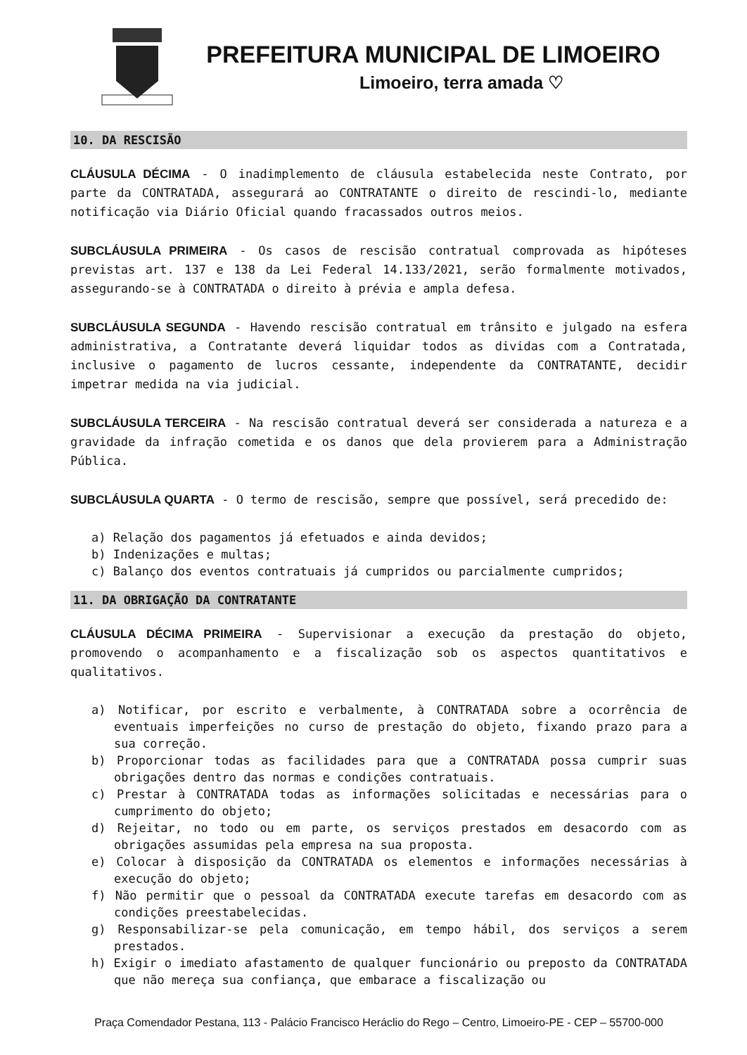PREFEITURA MUNICIPAL DE LIMOEIRO
Limoeiro, terra amada ♡
10. DA RESCISÃO
CLÁUSULA DÉCIMA - O inadimplemento de cláusula estabelecida neste Contrato, por parte da CONTRATADA, assegurará ao CONTRATANTE o direito de rescindi-lo, mediante notificação via Diário Oficial quando fracassados outros meios.
SUBCLÁUSULA PRIMEIRA - Os casos de rescisão contratual comprovada as hipóteses previstas art. 137 e 138 da Lei Federal 14.133/2021, serão formalmente motivados, assegurando-se à CONTRATADA o direito à prévia e ampla defesa.
SUBCLÁUSULA SEGUNDA - Havendo rescisão contratual em trânsito e julgado na esfera administrativa, a Contratante deverá liquidar todos as dividas com a Contratada, inclusive o pagamento de lucros cessante, independente da CONTRATANTE, decidir impetrar medida na via judicial.
SUBCLÁUSULA TERCEIRA - Na rescisão contratual deverá ser considerada a natureza e a gravidade da infração cometida e os danos que dela provierem para a Administração Pública.
SUBCLÁUSULA QUARTA - O termo de rescisão, sempre que possível, será precedido de:
a) Relação dos pagamentos já efetuados e ainda devidos;
b) Indenizações e multas;
c) Balanço dos eventos contratuais já cumpridos ou parcialmente cumpridos;
11. DA OBRIGAÇÃO DA CONTRATANTE
CLÁUSULA DÉCIMA PRIMEIRA - Supervisionar a execução da prestação do objeto, promovendo o acompanhamento e a fiscalização sob os aspectos quantitativos e qualitativos.
a) Notificar, por escrito e verbalmente, à CONTRATADA sobre a ocorrência de eventuais imperfeições no curso de prestação do objeto, fixando prazo para a sua correção.
b) Proporcionar todas as facilidades para que a CONTRATADA possa cumprir suas obrigações dentro das normas e condições contratuais.
c) Prestar à CONTRATADA todas as informações solicitadas e necessárias para o cumprimento do objeto;
d) Rejeitar, no todo ou em parte, os serviços prestados em desacordo com as obrigações assumidas pela empresa na sua proposta.
e) Colocar à disposição da CONTRATADA os elementos e informações necessárias à execução do objeto;
f) Não permitir que o pessoal da CONTRATADA execute tarefas em desacordo com as condições preestabelecidas.
g) Responsabilizar-se pela comunicação, em tempo hábil, dos serviços a serem prestados.
h) Exigir o imediato afastamento de qualquer funcionário ou preposto da CONTRATADA que não mereça sua confiança, que embarace a fiscalização ou
Praça Comendador Pestana, 113 - Palácio Francisco Heráclio do Rego – Centro, Limoeiro-PE - CEP – 55700-000